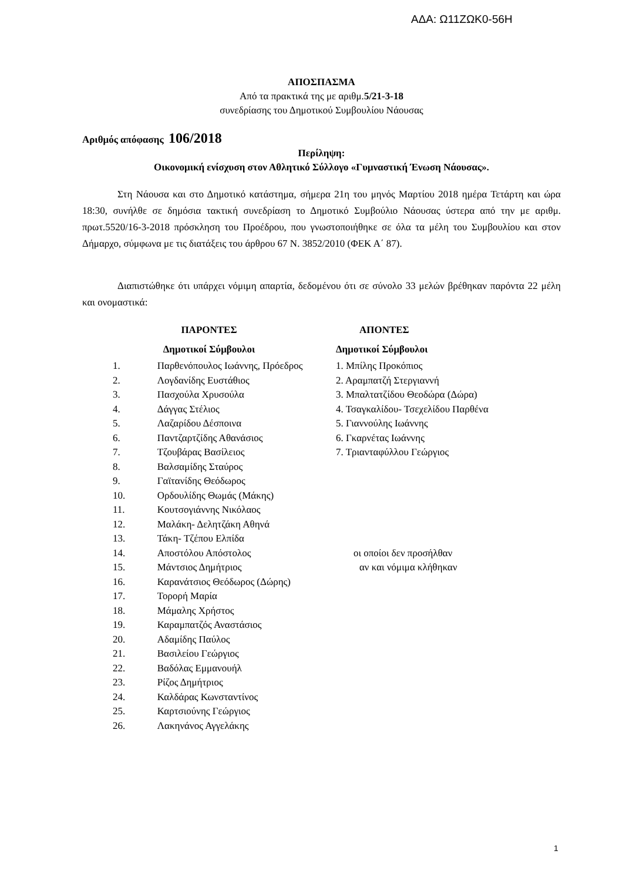ΑΔΑ: Ω11ΖΩΚ0-56Η
ΑΠΟΣΠΑΣΜΑ
Από τα πρακτικά της με αριθμ.5/21-3-18
συνεδρίασης του Δημοτικού Συμβουλίου Νάουσας
Αριθμός απόφασης 106/2018
Περίληψη:
Οικονομική ενίσχυση στον Αθλητικό Σύλλογο «Γυμναστική Ένωση Νάουσας».
Στη Νάουσα και στο Δημοτικό κατάστημα, σήμερα 21η του μηνός Μαρτίου 2018 ημέρα Τετάρτη και ώρα 18:30, συνήλθε σε δημόσια τακτική συνεδρίαση το Δημοτικό Συμβούλιο Νάουσας ύστερα από την με αριθμ. πρωτ.5520/16-3-2018 πρόσκληση του Προέδρου, που γνωστοποιήθηκε σε όλα τα μέλη του Συμβουλίου και στον Δήμαρχο, σύμφωνα με τις διατάξεις του άρθρου 67 Ν. 3852/2010 (ΦΕΚ Α΄ 87).
Διαπιστώθηκε ότι υπάρχει νόμιμη απαρτία, δεδομένου ότι σε σύνολο 33 μελών βρέθηκαν παρόντα 22 μέλη και ονομαστικά:
| ΠΑΡΟΝΤΕΣ | | ΑΠΟΝΤΕΣ |
| Δημοτικοί Σύμβουλοι | | Δημοτικοί Σύμβουλοι |
| 1. | Παρθενόπουλος Ιωάννης, Πρόεδρος | 1. Μπίλης Προκόπιος |
| 2. | Λογδανίδης Ευστάθιος | 2. Αραμπατζή Στεργιαννή |
| 3. | Πασχούλα Χρυσούλα | 3. Μπαλτατζίδου Θεοδώρα (Δώρα) |
| 4. | Δάγγας Στέλιος | 4. Τσαγκαλίδου- Τσεχελίδου Παρθένα |
| 5. | Λαζαρίδου Δέσποινα | 5. Γιαννούλης Ιωάννης |
| 6. | Παντζαρτζίδης Αθανάσιος | 6. Γκαρνέτας Ιωάννης |
| 7. | Τζουβάρας Βασίλειος | 7. Τριανταφύλλου Γεώργιος |
| 8. | Βαλσαμίδης Σταύρος | |
| 9. | Γαϊτανίδης Θεόδωρος | |
| 10. | Ορδουλίδης Θωμάς (Μάκης) | |
| 11. | Κουτσογιάννης Νικόλαος | |
| 12. | Μαλάκη- Δελητζάκη Αθηνά | |
| 13. | Τάκη- Τζέπου Ελπίδα | |
| 14. | Αποστόλου Απόστολος | οι οποίοι δεν προσήλθαν |
| 15. | Μάντσιος Δημήτριος | αν και νόμιμα κλήθηκαν |
| 16. | Καρανάτσιος Θεόδωρος (Δώρης) | |
| 17. | Τορορή Μαρία | |
| 18. | Μάμαλης Χρήστος | |
| 19. | Καραμπατζός Αναστάσιος | |
| 20. | Αδαμίδης Παύλος | |
| 21. | Βασιλείου Γεώργιος | |
| 22. | Βαδόλας Εμμανουήλ | |
| 23. | Ρίζος Δημήτριος | |
| 24. | Καλδάρας Κωνσταντίνος | |
| 25. | Καρτσιούνης Γεώργιος | |
| 26. | Λακηνάνος Αγγελάκης | |
1